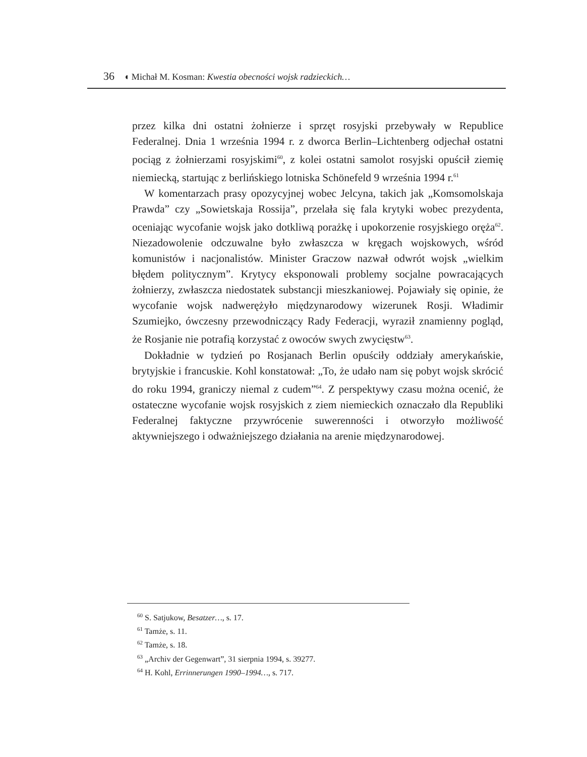36 ◖ Michał M. Kosman: Kwestia obecności wojsk radzieckich…
przez kilka dni ostatni żołnierze i sprzęt rosyjski przebywały w Republice Federalnej. Dnia 1 września 1994 r. z dworca Berlin–Lichtenberg odjechał ostatni pociąg z żołnierzami rosyjskimi<sup>60</sup>, z kolei ostatni samolot rosyjski opuścił ziemię niemiecką, startując z berlińskiego lotniska Schönefeld 9 września 1994 r.<sup>61</sup>
W komentarzach prasy opozycyjnej wobec Jelcyna, takich jak „Komsomolskaja Prawda” czy „Sowietskaja Rossija”, przelała się fala krytyki wobec prezydenta, oceniając wycofanie wojsk jako dotkliwą porażkę i upokorzenie rosyjskiego oręża<sup>62</sup>. Niezadowolenie odczuwalne było zwłaszcza w kręgach wojskowych, wśród komunistów i nacjonalistów. Minister Graczow nazwał odwrót wojsk „wielkim błędem politycznym”. Krytycy eksponowali problemy socjalne powracających żołnierzy, zwłaszcza niedostatek substancji mieszkaniowej. Pojawiały się opinie, że wycofanie wojsk nadwerężyło międzynarodowy wizerunek Rosji. Władimir Szumiejko, ówczesny przewodniczący Rady Federacji, wyraził znamienny pogląd, że Rosjanie nie potrafią korzystać z owoców swych zwycięstw<sup>63</sup>.
Dokładnie w tydzień po Rosjanach Berlin opuściły oddziały amerykańskie, brytyjskie i francuskie. Kohl konstatował: „To, że udało nam się pobyt wojsk skrócić do roku 1994, graniczy niemal z cudem”<sup>64</sup>. Z perspektywy czasu można ocenić, że ostateczne wycofanie wojsk rosyjskich z ziem niemieckich oznaczało dla Republiki Federalnej faktyczne przywrócenie suwerenności i otworzyło możliwość aktywniejszego i odważniejszego działania na arenie międzynarodowej.
<sup>60</sup> S. Satjukow, Besatzer…, s. 17.
<sup>61</sup> Tamże, s. 11.
<sup>62</sup> Tamże, s. 18.
<sup>63</sup> „Archiv der Gegenwart”, 31 sierpnia 1994, s. 39277.
<sup>64</sup> H. Kohl, Errinnerungen 1990–1994…, s. 717.